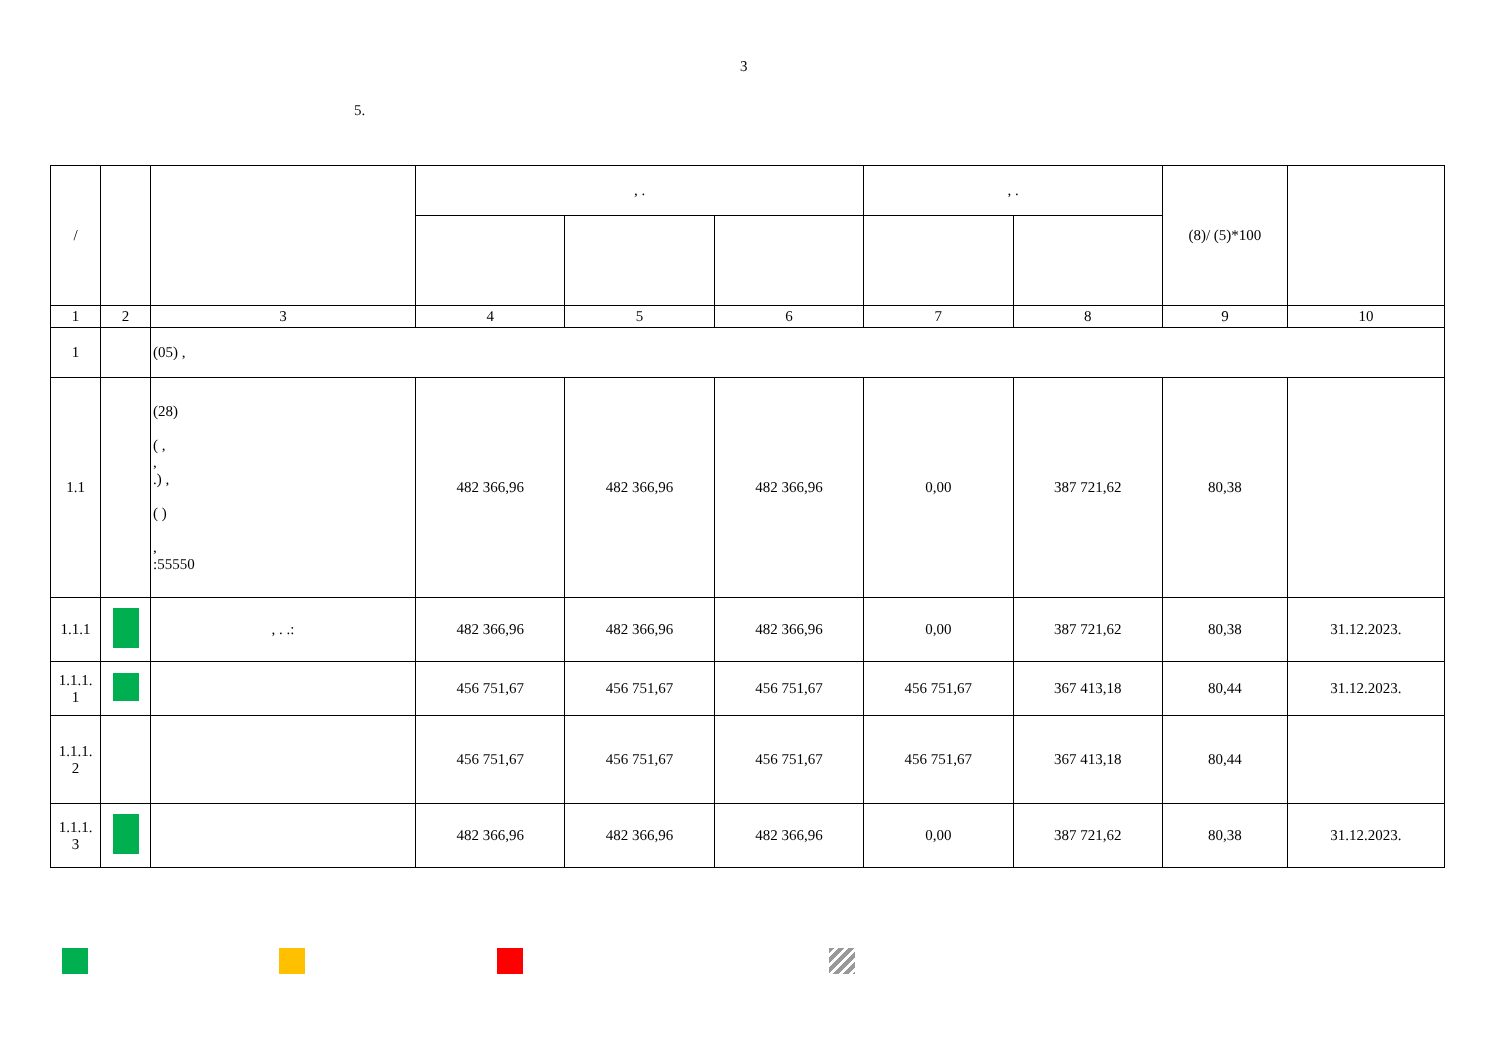3
5.
| / | | | , . | | | , . | | (8)/ (5)*100 | |
| --- | --- | --- | --- | --- | --- | --- | --- | --- | --- |
| 1 | 2 | 3 | 4 | 5 | 6 | 7 | 8 | 9 | 10 |
| 1 | | (05) , | | | | | | | |
| 1.1 | | (28) ( , , .) , ( ) , :55550 | 482 366,96 | 482 366,96 | 482 366,96 | 0,00 | 387 721,62 | 80,38 | |
| 1.1.1 | | , . .: | 482 366,96 | 482 366,96 | 482 366,96 | 0,00 | 387 721,62 | 80,38 | 31.12.2023. |
| 1.1.1. 1 | | | 456 751,67 | 456 751,67 | 456 751,67 | 456 751,67 | 367 413,18 | 80,44 | 31.12.2023. |
| 1.1.1. 2 | | | 456 751,67 | 456 751,67 | 456 751,67 | 456 751,67 | 367 413,18 | 80,44 | |
| 1.1.1. 3 | | | 482 366,96 | 482 366,96 | 482 366,96 | 0,00 | 387 721,62 | 80,38 | 31.12.2023. |